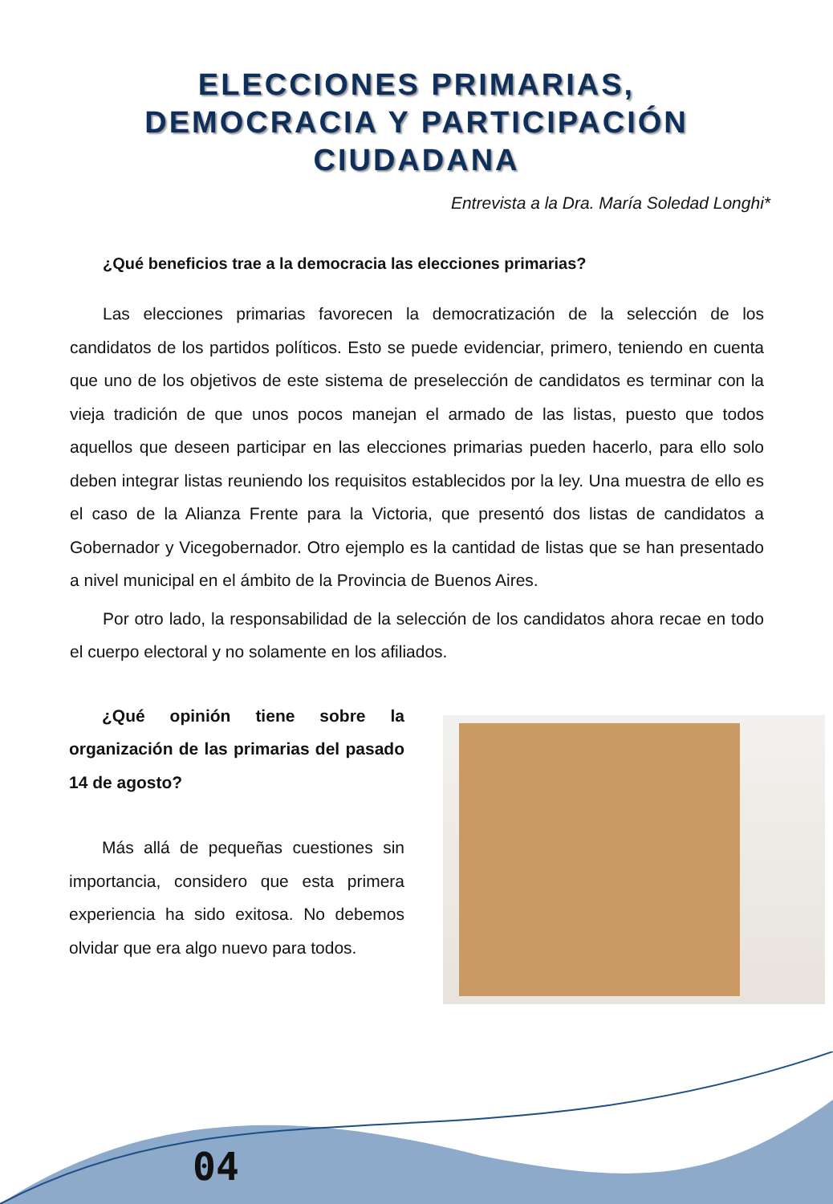ELECCIONES PRIMARIAS,
DEMOCRACIA Y PARTICIPACIÓN
CIUDADANA
Entrevista a la Dra. María Soledad Longhi*
¿Qué beneficios trae a la democracia las elecciones primarias?
Las elecciones primarias favorecen la democratización de la selección de los candidatos de los partidos políticos. Esto se puede evidenciar, primero, teniendo en cuenta que uno de los objetivos de este sistema de preselección de candidatos es terminar con la vieja tradición de que unos pocos manejan el armado de las listas, puesto que todos aquellos que deseen participar en las elecciones primarias pueden hacerlo, para ello solo deben integrar listas reuniendo los requisitos establecidos por la ley. Una muestra de ello es el caso de la Alianza Frente para la Victoria, que presentó dos listas de candidatos a Gobernador y Vicegobernador. Otro ejemplo es la cantidad de listas que se han presentado a nivel municipal en el ámbito de la Provincia de Buenos Aires.
Por otro lado, la responsabilidad de la selección de los candidatos ahora recae en todo el cuerpo electoral y no solamente en los afiliados.
¿Qué opinión tiene sobre la organización de las primarias del pasado 14 de agosto?
Más allá de pequeñas cuestiones sin importancia, considero que esta primera experiencia ha sido exitosa. No debemos olvidar que era algo nuevo para todos.
04